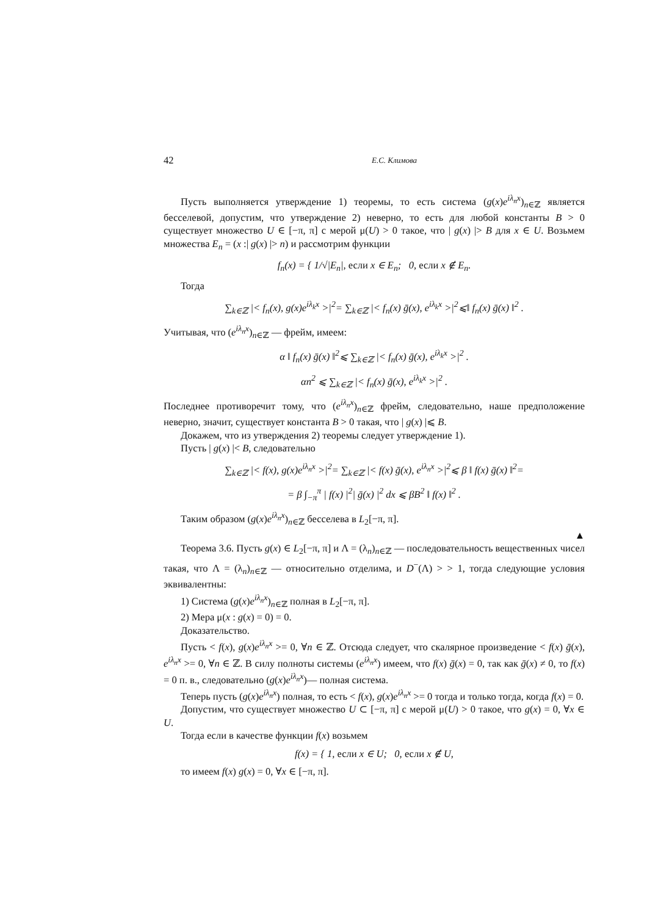42 Е.С. Климова
Пусть выполняется утверждение 1) теоремы, то есть система (g(x)e<sup>iλ<sub>n</sub>x</sup>)<sub>n∈ℤ</sub> является бесселевой, допустим, что утверждение 2) неверно, то есть для любой константы B > 0 существует множество U ∈ [−π, π] с мерой μ(U) > 0 такое, что | g(x) |> B для x ∈ U. Возьмем множества E<sub>n</sub> = (x :| g(x) |> n) и рассмотрим функции
f<sub>n</sub>(x) = { 1/√|E<sub>n</sub>|, если x ∈ E<sub>n</sub>; 0, если x ∉ E<sub>n</sub>.
Тогда
∑<sub>k∈ℤ</sub> |< f<sub>n</sub>(x), g(x)e<sup>iλ<sub>k</sub>x</sup> >|<sup>2</sup>= ∑<sub>k∈ℤ</sub> |< f<sub>n</sub>(x) ḡ(x), e<sup>iλ<sub>k</sub>x</sup> >|<sup>2</sup>⩽‖ f<sub>n</sub>(x) ḡ(x) ‖<sup>2</sup> .
Учитывая, что (e<sup>iλ<sub>n</sub>x</sup>)<sub>n∈ℤ</sub> — фрейм, имеем:
α ‖ f<sub>n</sub>(x) ḡ(x) ‖<sup>2</sup>⩽ ∑<sub>k∈ℤ</sub> |< f<sub>n</sub>(x) ḡ(x), e<sup>iλ<sub>k</sub>x</sup> >|<sup>2</sup> .
αn<sup>2</sup> ⩽ ∑<sub>k∈ℤ</sub> |< f<sub>n</sub>(x) ḡ(x), e<sup>iλ<sub>k</sub>x</sup> >|<sup>2</sup> .
Последнее противоречит тому, что (e<sup>iλ<sub>n</sub>x</sup>)<sub>n∈ℤ</sub> фрейм, следовательно, наше предположение неверно, значит, существует константа B > 0 такая, что | g(x) |⩽ B.
Докажем, что из утверждения 2) теоремы следует утверждение 1).
Пусть | g(x) |< B, следовательно
∑<sub>k∈ℤ</sub> |< f(x), g(x)e<sup>iλ<sub>n</sub>x</sup> >|<sup>2</sup>= ∑<sub>k∈ℤ</sub> |< f(x) ḡ(x), e<sup>iλ<sub>n</sub>x</sup> >|<sup>2</sup>⩽ β ‖ f(x) ḡ(x) ‖<sup>2</sup>=
= β ∫<sub>−π</sub><sup>π</sup> | f(x) |<sup>2</sup>| ḡ(x) |<sup>2</sup> dx ⩽ βB<sup>2</sup> ‖ f(x) ‖<sup>2</sup> .
Таким образом (g(x)e<sup>iλ<sub>n</sub>x</sup>)<sub>n∈ℤ</sub> бесселева в L<sub>2</sub>[−π, π].
▲
Теорема 3.6. Пусть g(x) ∈ L<sub>2</sub>[−π, π] и Λ = (λ<sub>n</sub>)<sub>n∈ℤ</sub> — последовательность вещественных чисел такая, что Λ = (λ<sub>n</sub>)<sub>n∈ℤ</sub> — относительно отделима, и D<sup>−</sup>(Λ) > > 1, тогда следующие условия эквивалентны:
1) Система (g(x)e<sup>iλ<sub>n</sub>x</sup>)<sub>n∈ℤ</sub> полная в L<sub>2</sub>[−π, π].
2) Мера μ(x : g(x) = 0) = 0.
Доказательство.
Пусть < f(x), g(x)e<sup>iλ<sub>n</sub>x</sup> >= 0, ∀n ∈ ℤ. Отсюда следует, что скалярное произведение < f(x) ḡ(x), e<sup>iλ<sub>n</sub>x</sup> >= 0, ∀n ∈ ℤ. В силу полноты системы (e<sup>iλ<sub>n</sub>x</sup>) имеем, что f(x) ḡ(x) = 0, так как ḡ(x) ≠ 0, то f(x) = 0 п. в., следовательно (g(x)e<sup>iλ<sub>n</sub>x</sup>)— полная система.
Теперь пусть (g(x)e<sup>iλ<sub>n</sub>x</sup>) полная, то есть < f(x), g(x)e<sup>iλ<sub>n</sub>x</sup> >= 0 тогда и только тогда, когда f(x) = 0.
Допустим, что существует множество U ⊂ [−π, π] с мерой μ(U) > 0 такое, что g(x) = 0, ∀x ∈ U.
Тогда если в качестве функции f(x) возьмем
f(x) = { 1, если x ∈ U; 0, если x ∉ U,
то имеем f(x) g(x) = 0, ∀x ∈ [−π, π].